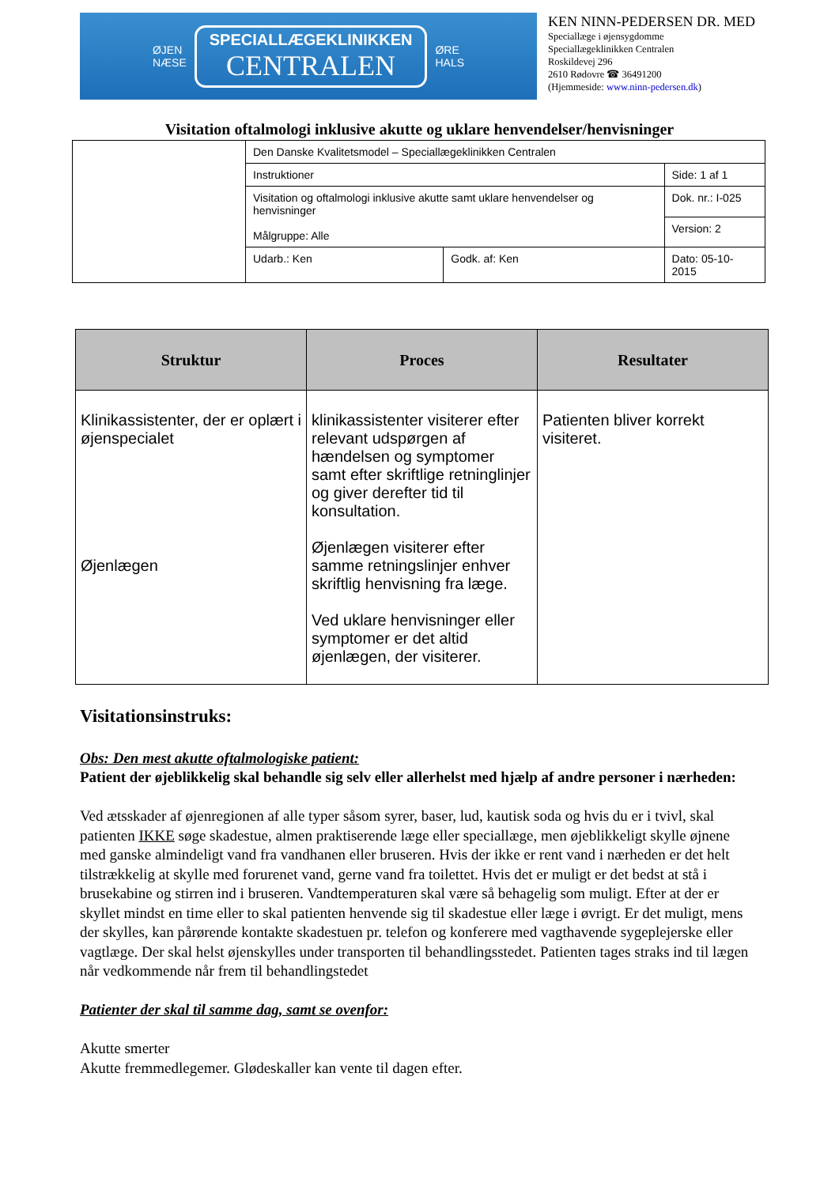ØJEN
NÆSE
SPECIALLÆGEKLINIKKEN
CENTRALEN
ØRE
HALS
KEN NINN-PEDERSEN DR. MED
Speciallæge i øjensygdomme
Speciallægeklinikken Centralen
Roskildevej 296
2610 Rødovre ☎ 36491200
(Hjemmeside: www.ninn-pedersen.dk)
Visitation oftalmologi inklusive akutte og uklare henvendelser/henvisninger
| | Den Danske Kvalitetsmodel – Speciallægeklinikken Centralen | | |
| | Instruktioner | | Side: 1 af 1 |
| | Visitation og oftalmologi inklusive akutte samt uklare henvendelser og henvisninger Målgruppe: Alle | | Dok. nr.: I-025 |
| | | | Version: 2 |
| | Udarb.: Ken | Godk. af: Ken | Dato: 05-10-2015 |
| Struktur | Proces | Resultater |
| --- | --- | --- |
| Klinikassistenter, der er oplært i øjenspecialet Øjenlægen | klinikassistenter visiterer efter relevant udspørgen af hændelsen og symptomer samt efter skriftlige retninglinjer og giver derefter tid til konsultation. Øjenlægen visiterer efter samme retningslinjer enhver skriftlig henvisning fra læge. Ved uklare henvisninger eller symptomer er det altid øjenlægen, der visiterer. | Patienten bliver korrekt visiteret. |
Visitationsinstruks:
Obs: Den mest akutte oftalmologiske patient:
Patient der øjeblikkelig skal behandle sig selv eller allerhelst med hjælp af andre personer i nærheden:
Ved ætsskader af øjenregionen af alle typer såsom syrer, baser, lud, kautisk soda og hvis du er i tvivl, skal patienten IKKE søge skadestue, almen praktiserende læge eller speciallæge, men øjeblikkeligt skylle øjnene med ganske almindeligt vand fra vandhanen eller bruseren. Hvis der ikke er rent vand i nærheden er det helt tilstrækkelig at skylle med forurenet vand, gerne vand fra toilettet. Hvis det er muligt er det bedst at stå i brusekabine og stirren ind i bruseren. Vandtemperaturen skal være så behagelig som muligt. Efter at der er skyllet mindst en time eller to skal patienten henvende sig til skadestue eller læge i øvrigt. Er det muligt, mens der skylles, kan pårørende kontakte skadestuen pr. telefon og konferere med vagthavende sygeplejerske eller vagtlæge. Der skal helst øjenskylles under transporten til behandlingsstedet. Patienten tages straks ind til lægen når vedkommende når frem til behandlingstedet
Patienter der skal til samme dag, samt se ovenfor:
Akutte smerter
Akutte fremmedlegemer. Glødeskaller kan vente til dagen efter.